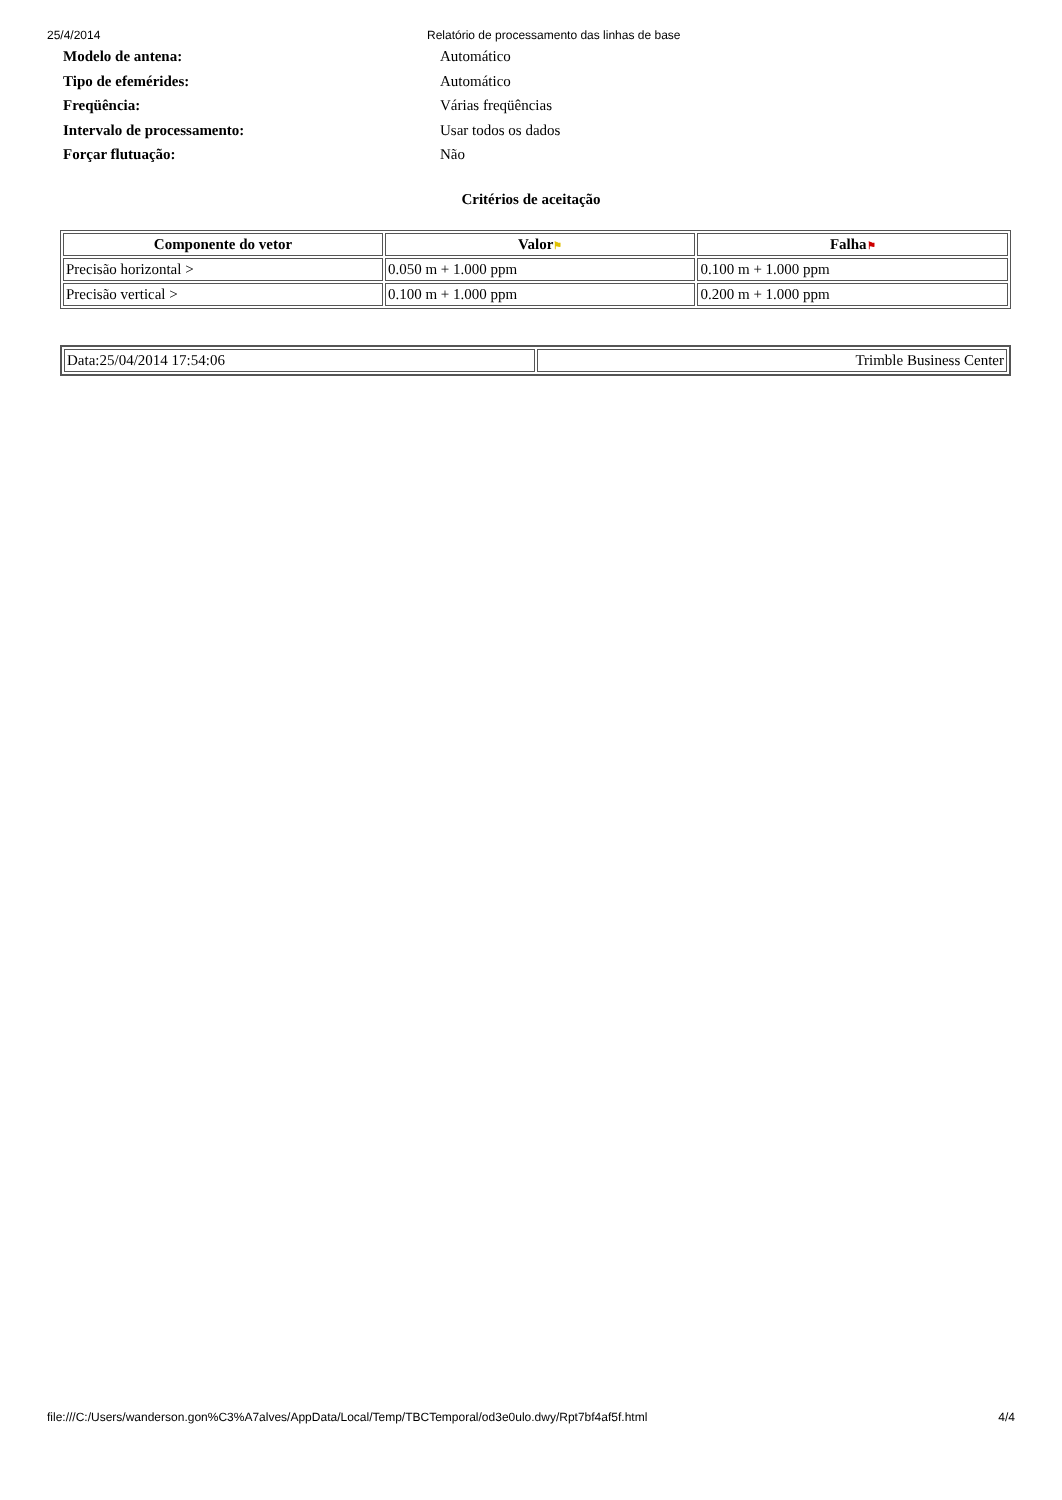25/4/2014 Relatório de processamento das linhas de base
Modelo de antena: Automático
Tipo de efemérides: Automático
Freqüência: Várias freqüências
Intervalo de processamento: Usar todos os dados
Forçar flutuação: Não
Critérios de aceitação
| Componente do vetor | Valor ⚑ | Falha ⚑ |
| --- | --- | --- |
| Precisão horizontal > | 0.050 m + 1.000 ppm | 0.100 m + 1.000 ppm |
| Precisão vertical > | 0.100 m + 1.000 ppm | 0.200 m + 1.000 ppm |
| Data:25/04/2014 17:54:06 | Trimble Business Center |
file:///C:/Users/wanderson.gon%C3%A7alves/AppData/Local/Temp/TBCTemporal/od3e0ulo.dwy/Rpt7bf4af5f.html 4/4